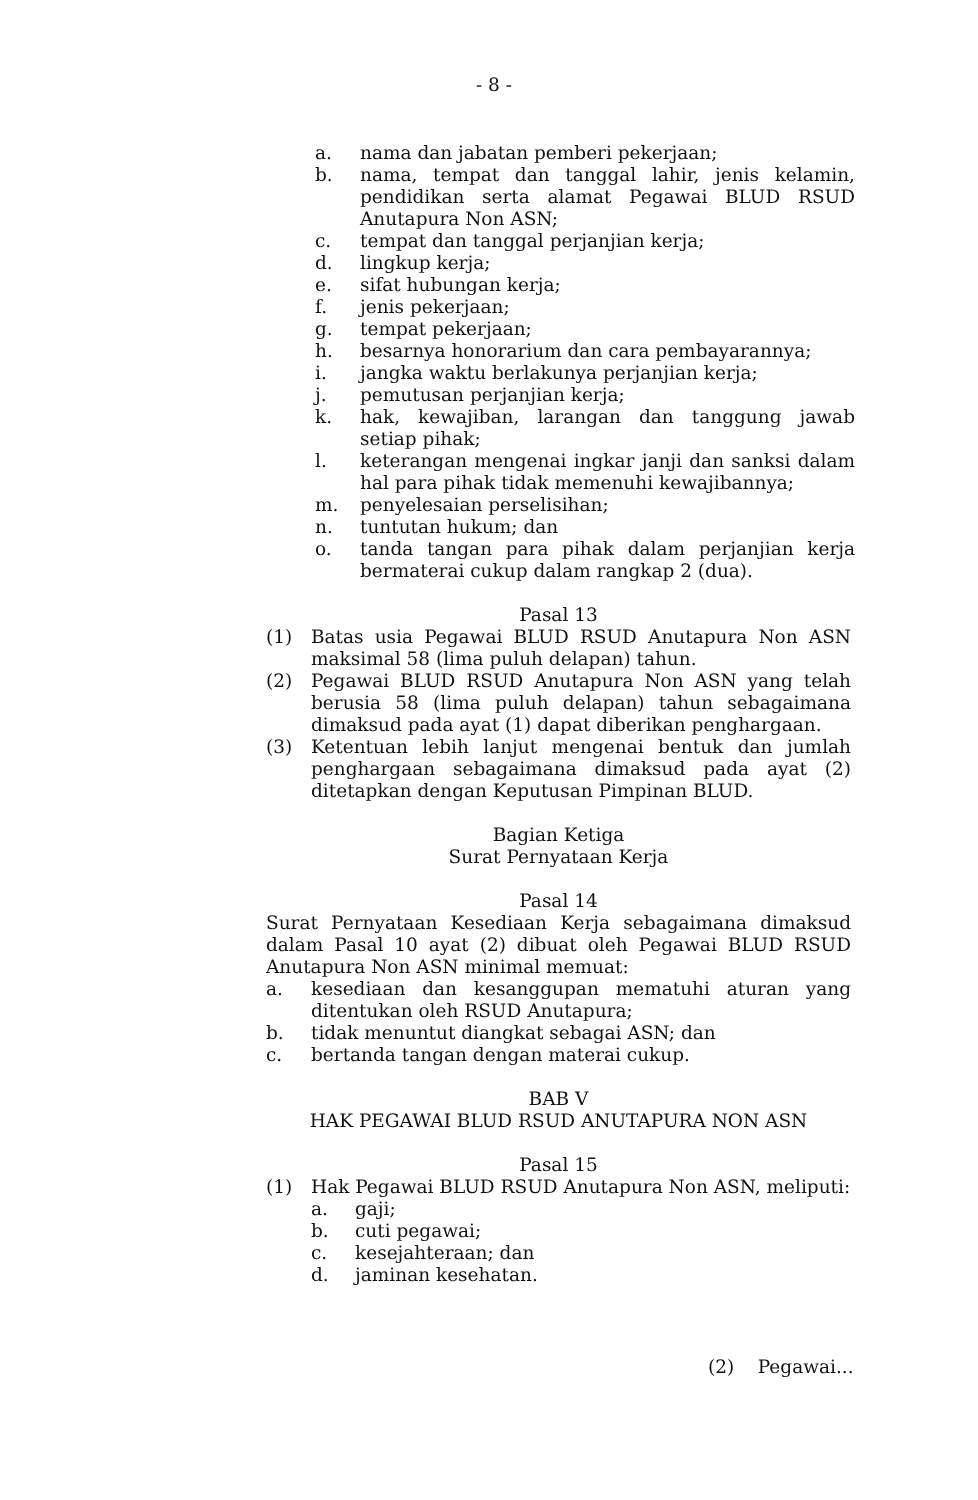- 8 -
a. nama dan jabatan pemberi pekerjaan;
b. nama, tempat dan tanggal lahir, jenis kelamin, pendidikan serta alamat Pegawai BLUD RSUD Anutapura Non ASN;
c. tempat dan tanggal perjanjian kerja;
d. lingkup kerja;
e. sifat hubungan kerja;
f. jenis pekerjaan;
g. tempat pekerjaan;
h. besarnya honorarium dan cara pembayarannya;
i. jangka waktu berlakunya perjanjian kerja;
j. pemutusan perjanjian kerja;
k. hak, kewajiban, larangan dan tanggung jawab setiap pihak;
l. keterangan mengenai ingkar janji dan sanksi dalam hal para pihak tidak memenuhi kewajibannya;
m. penyelesaian perselisihan;
n. tuntutan hukum; dan
o. tanda tangan para pihak dalam perjanjian kerja bermaterai cukup dalam rangkap 2 (dua).
Pasal 13
(1) Batas usia Pegawai BLUD RSUD Anutapura Non ASN maksimal 58 (lima puluh delapan) tahun.
(2) Pegawai BLUD RSUD Anutapura Non ASN yang telah berusia 58 (lima puluh delapan) tahun sebagaimana dimaksud pada ayat (1) dapat diberikan penghargaan.
(3) Ketentuan lebih lanjut mengenai bentuk dan jumlah penghargaan sebagaimana dimaksud pada ayat (2) ditetapkan dengan Keputusan Pimpinan BLUD.
Bagian Ketiga
Surat Pernyataan Kerja
Pasal 14
Surat Pernyataan Kesediaan Kerja sebagaimana dimaksud dalam Pasal 10 ayat (2) dibuat oleh Pegawai BLUD RSUD Anutapura Non ASN minimal memuat:
a. kesediaan dan kesanggupan mematuhi aturan yang ditentukan oleh RSUD Anutapura;
b. tidak menuntut diangkat sebagai ASN; dan
c. bertanda tangan dengan materai cukup.
BAB V
HAK PEGAWAI BLUD RSUD ANUTAPURA NON ASN
Pasal 15
(1) Hak Pegawai BLUD RSUD Anutapura Non ASN, meliputi:
a. gaji;
b. cuti pegawai;
c. kesejahteraan; dan
d. jaminan kesehatan.
(2) Pegawai...